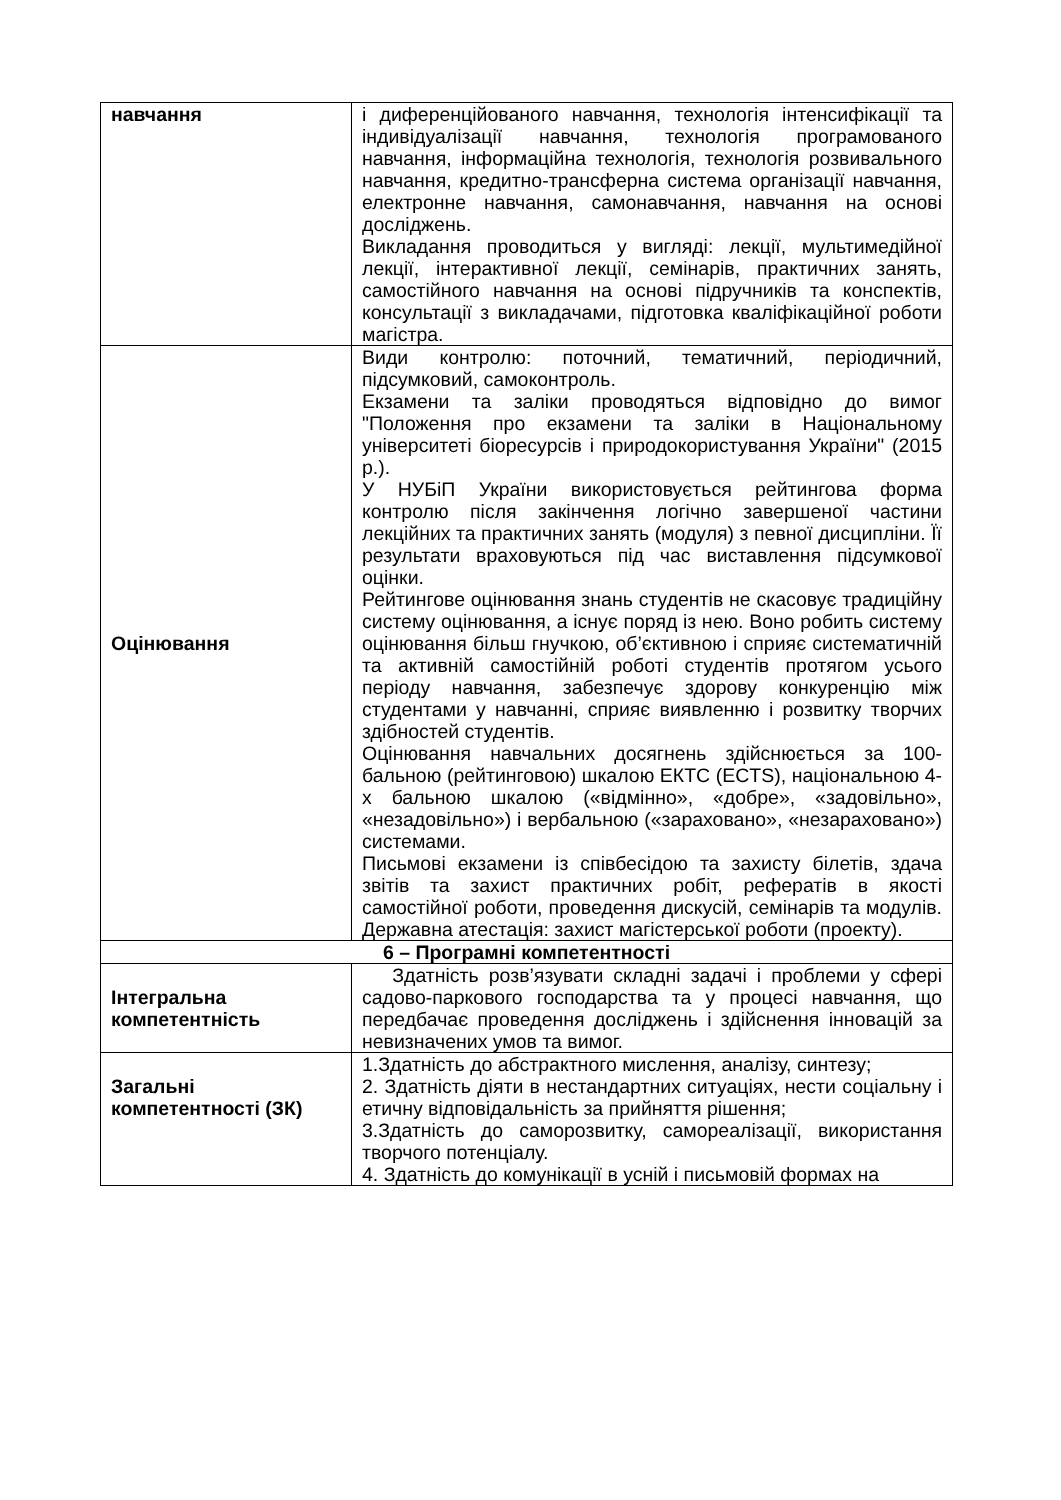| навчання | і диференційованого навчання, технологія інтенсифікації та індивідуалізації навчання, технологія програмованого навчання, інформаційна технологія, технологія розвивального навчання, кредитно-трансферна система організації навчання, електронне навчання, самонавчання, навчання на основі досліджень. Викладання проводиться у вигляді: лекції, мультимедійної лекції, інтерактивної лекції, семінарів, практичних занять, самостійного навчання на основі підручників та конспектів, консультації з викладачами, підготовка кваліфікаційної роботи магістра. |
| Оцінювання | Види контролю: поточний, тематичний, періодичний, підсумковий, самоконтроль. Екзамени та заліки проводяться відповідно до вимог "Положення про екзамени та заліки в Національному університеті біоресурсів і природокористування України" (2015 р.). У НУБіП України використовується рейтингова форма контролю після закінчення логічно завершеної частини лекційних та практичних занять (модуля) з певної дисципліни. Її результати враховуються під час виставлення підсумкової оцінки. Рейтингове оцінювання знань студентів не скасовує традиційну систему оцінювання, а існує поряд із нею. Воно робить систему оцінювання більш гнучкою, об’єктивною і сприяє систематичній та активній самостійній роботі студентів протягом усього періоду навчання, забезпечує здорову конкуренцію між студентами у навчанні, сприяє виявленню і розвитку творчих здібностей студентів. Оцінювання навчальних досягнень здійснюється за 100-бальною (рейтинговою) шкалою ЕКТС (ECTS), національною 4-х бальною шкалою («відмінно», «добре», «задовільно», «незадовільно») і вербальною («зараховано», «незараховано») системами. Письмові екзамени із співбесідою та захисту білетів, здача звітів та захист практичних робіт, рефератів в якості самостійної роботи, проведення дискусій, семінарів та модулів. Державна атестація: захист магістерської роботи (проекту). |
| 6 – Програмні компетентності | |
| Інтегральна компетентність | Здатність розв’язувати складні задачі і проблеми у сфері садово-паркового господарства та у процесі навчання, що передбачає проведення досліджень і здійснення інновацій за невизначених умов та вимог. |
| Загальні компетентності (ЗК) | 1.Здатність до абстрактного мислення, аналізу, синтезу; 2. Здатність діяти в нестандартних ситуаціях, нести соціальну і етичну відповідальність за прийняття рішення; 3.Здатність до саморозвитку, самореалізації, використання творчого потенціалу. 4. Здатність до комунікації в усній і письмовій формах на |